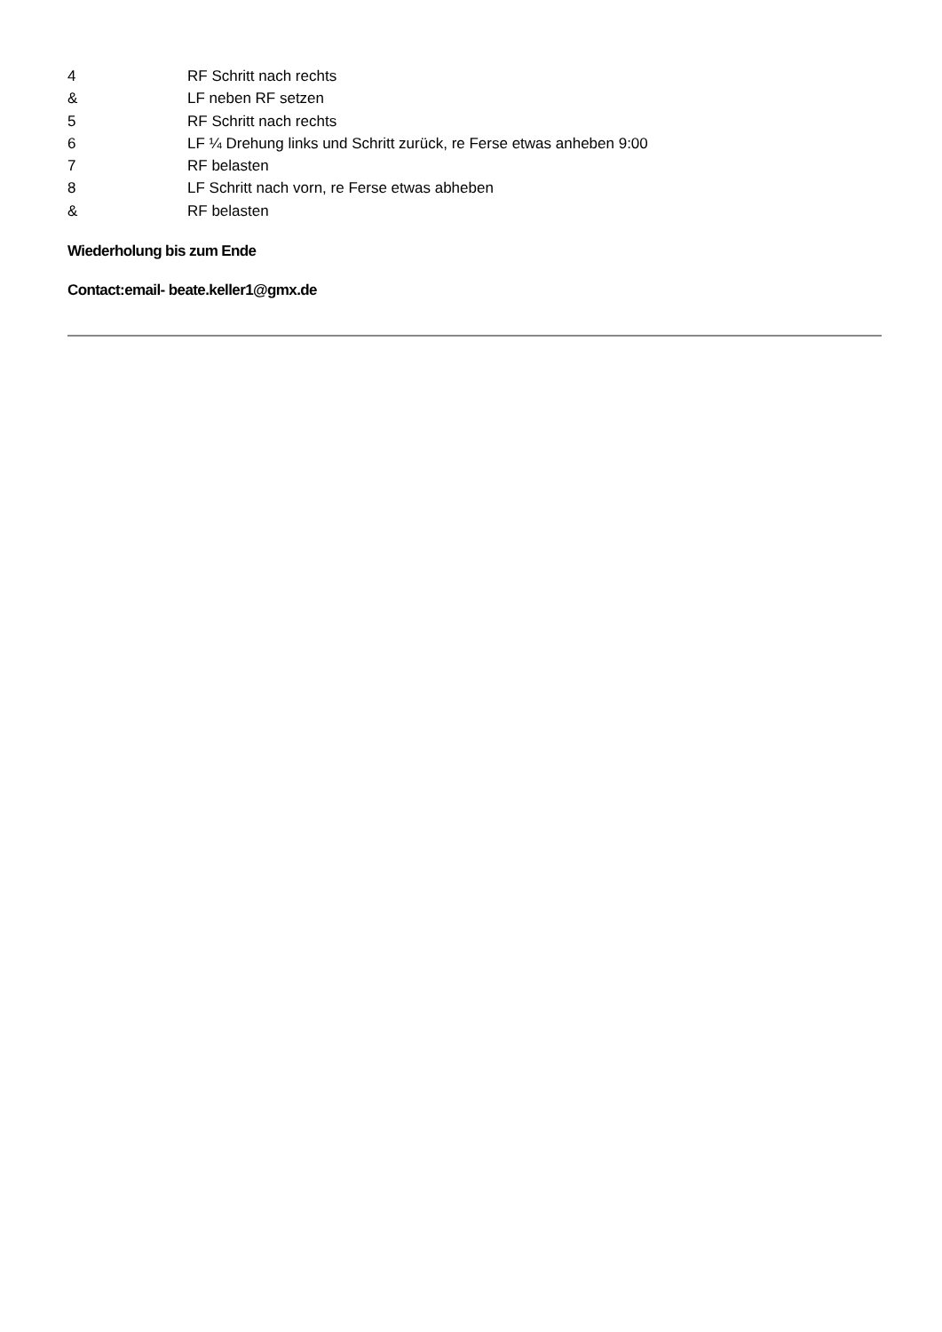| 4 | RF Schritt nach rechts |
| & | LF neben RF setzen |
| 5 | RF Schritt nach rechts |
| 6 | LF ¼ Drehung links und Schritt zurück, re Ferse etwas anheben 9:00 |
| 7 | RF belasten |
| 8 | LF Schritt nach vorn, re Ferse etwas abheben |
| & | RF belasten |
Wiederholung bis zum Ende
Contact:email- beate.keller1@gmx.de